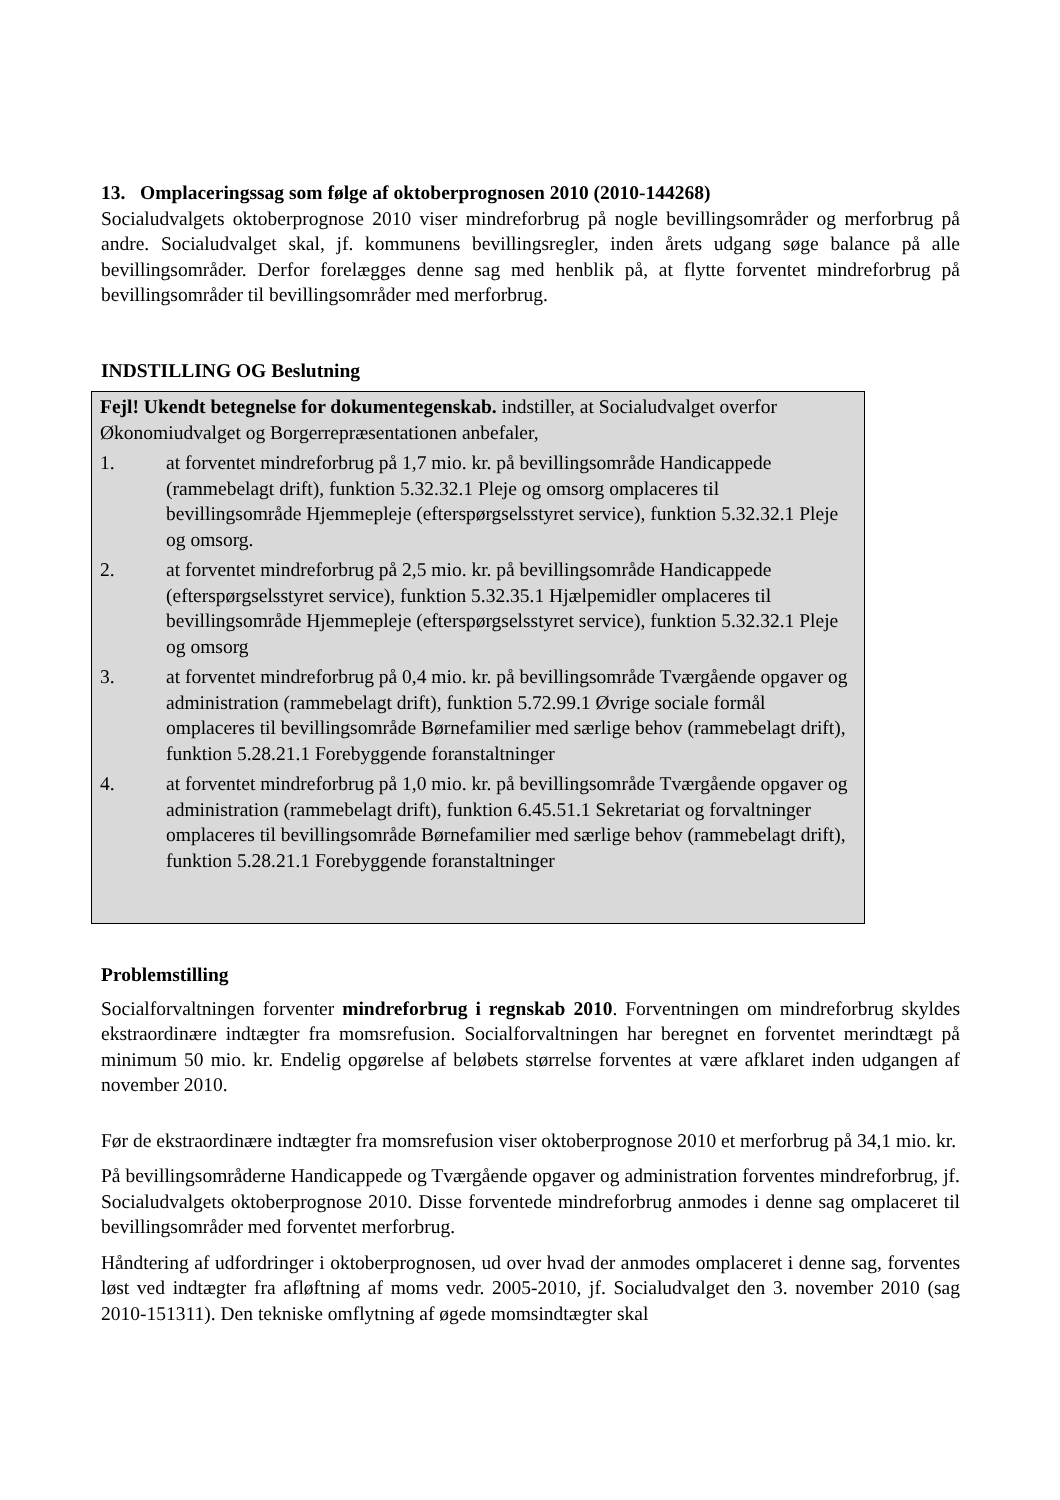13. Omplaceringssag som følge af oktoberprognosen 2010 (2010-144268)
Socialudvalgets oktoberprognose 2010 viser mindreforbrug på nogle bevillingsområder og merforbrug på andre. Socialudvalget skal, jf. kommunens bevillingsregler, inden årets udgang søge balance på alle bevillingsområder. Derfor forelægges denne sag med henblik på, at flytte forventet mindreforbrug på bevillingsområder til bevillingsområder med merforbrug.
INDSTILLING OG Beslutning
Fejl! Ukendt betegnelse for dokumentegenskab. indstiller, at Socialudvalget overfor Økonomiudvalget og Borgerrepræsentationen anbefaler,
1. at forventet mindreforbrug på 1,7 mio. kr. på bevillingsområde Handicappede (rammebelagt drift), funktion 5.32.32.1 Pleje og omsorg omplaceres til bevillingsområde Hjemmepleje (efterspørgselsstyret service), funktion 5.32.32.1 Pleje og omsorg.
2. at forventet mindreforbrug på 2,5 mio. kr. på bevillingsområde Handicappede (efterspørgselsstyret service), funktion 5.32.35.1 Hjælpemidler omplaceres til bevillingsområde Hjemmepleje (efterspørgselsstyret service), funktion 5.32.32.1 Pleje og omsorg
3. at forventet mindreforbrug på 0,4 mio. kr. på bevillingsområde Tværgående opgaver og administration (rammebelagt drift), funktion 5.72.99.1 Øvrige sociale formål omplaceres til bevillingsområde Børnefamilier med særlige behov (rammebelagt drift), funktion 5.28.21.1 Forebyggende foranstaltninger
4. at forventet mindreforbrug på 1,0 mio. kr. på bevillingsområde Tværgående opgaver og administration (rammebelagt drift), funktion 6.45.51.1 Sekretariat og forvaltninger omplaceres til bevillingsområde Børnefamilier med særlige behov (rammebelagt drift), funktion 5.28.21.1 Forebyggende foranstaltninger
Problemstilling
Socialforvaltningen forventer mindreforbrug i regnskab 2010. Forventningen om mindreforbrug skyldes ekstraordinære indtægter fra momsrefusion. Socialforvaltningen har beregnet en forventet merindtægt på minimum 50 mio. kr. Endelig opgørelse af beløbets størrelse forventes at være afklaret inden udgangen af november 2010.
Før de ekstraordinære indtægter fra momsrefusion viser oktoberprognose 2010 et merforbrug på 34,1 mio. kr.
På bevillingsområderne Handicappede og Tværgående opgaver og administration forventes mindreforbrug, jf. Socialudvalgets oktoberprognose 2010. Disse forventede mindreforbrug anmodes i denne sag omplaceret til bevillingsområder med forventet merforbrug.
Håndtering af udfordringer i oktoberprognosen, ud over hvad der anmodes omplaceret i denne sag, forventes løst ved indtægter fra afløftning af moms vedr. 2005-2010, jf. Socialudvalget den 3. november 2010 (sag 2010-151311). Den tekniske omflytning af øgede momsindtægter skal